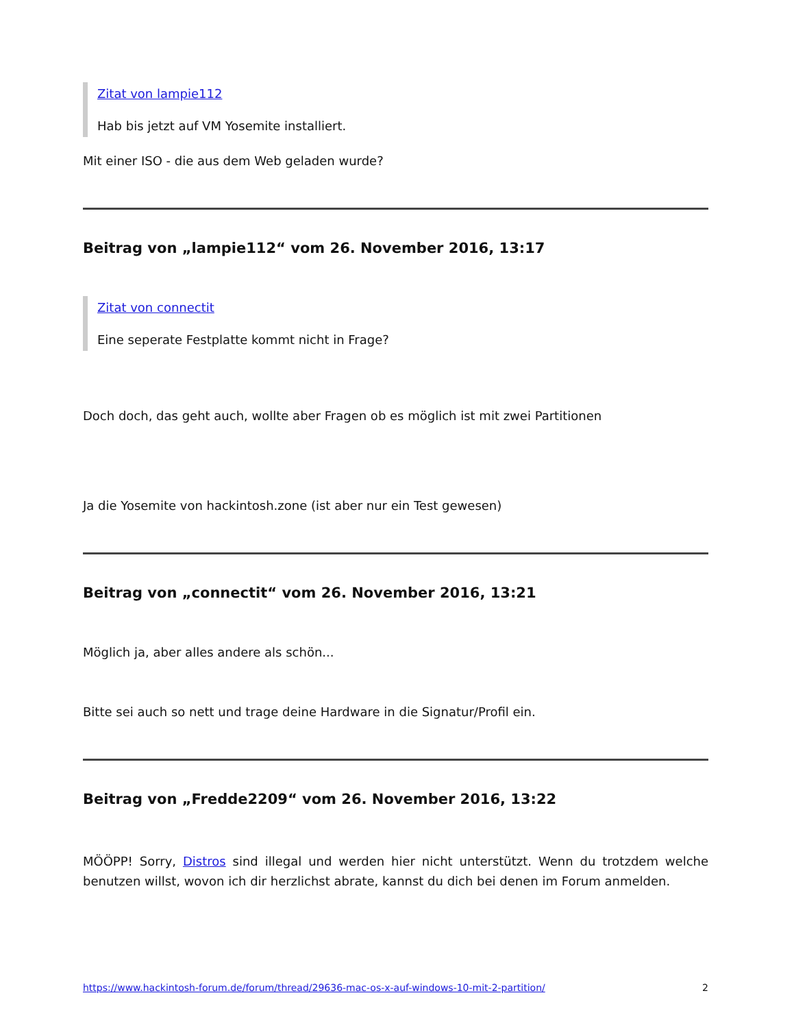Zitat von lampie112
Hab bis jetzt auf VM Yosemite installiert.
Mit einer ISO - die aus dem Web geladen wurde?
Beitrag von „lampie112“ vom 26. November 2016, 13:17
Zitat von connectit
Eine seperate Festplatte kommt nicht in Frage?
Doch doch, das geht auch, wollte aber Fragen ob es möglich ist mit zwei Partitionen
Ja die Yosemite von hackintosh.zone (ist aber nur ein Test gewesen)
Beitrag von „connectit“ vom 26. November 2016, 13:21
Möglich ja, aber alles andere als schön...
Bitte sei auch so nett und trage deine Hardware in die Signatur/Profil ein.
Beitrag von „Fredde2209“ vom 26. November 2016, 13:22
MÖÖPP! Sorry, Distros sind illegal und werden hier nicht unterstützt. Wenn du trotzdem welche benutzen willst, wovon ich dir herzlichst abrate, kannst du dich bei denen im Forum anmelden.
https://www.hackintosh-forum.de/forum/thread/29636-mac-os-x-auf-windows-10-mit-2-partition/ 2